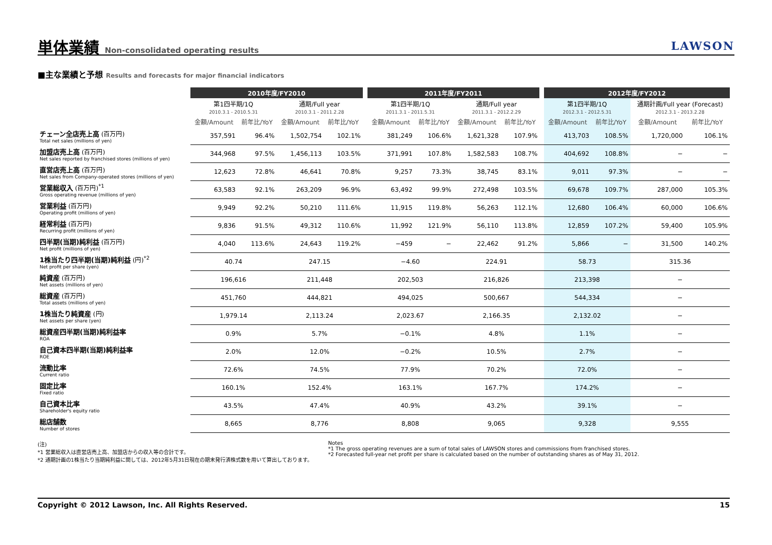単体業績 Non-consolidated operating results
LAWSON
■主な業績と予想 Results and forecasts for major financial indicators
| | 2010年度/FY2010 | | | | | 2011年度/FY2011 | | | | | 2012年度/FY2012 | | | |
| --- | --- | --- | --- | --- | --- | --- | --- | --- | --- | --- | --- | --- | --- | --- |
| | 第1四半期/1Q 2010.3.1 - 2010.5.31 | | 通期/Full year 2010.3.1 - 2011.2.28 | | | 第1四半期/1Q 2011.3.1 - 2011.5.31 | | 通期/Full year 2011.3.1 - 2012.2.29 | | | 第1四半期/1Q 2012.3.1 - 2012.5.31 | | 通期計画/Full year (Forecast) 2012.3.1 - 2013.2.28 | |
| | 金額/Amount | 前年比/YoY | 金額/Amount | 前年比/YoY | | 金額/Amount | 前年比/YoY | 金額/Amount | 前年比/YoY | | 金額/Amount | 前年比/YoY | 金額/Amount | 前年比/YoY |
| チェーン全店売上高 (百万円) Total net sales (millions of yen) | 357,591 | 96.4% | 1,502,754 | 102.1% | | 381,249 | 106.6% | 1,621,328 | 107.9% | | 413,703 | 108.5% | 1,720,000 | 106.1% |
| 加盟店売上高 (百万円) Net sales reported by franchised stores (millions of yen) | 344,968 | 97.5% | 1,456,113 | 103.5% | | 371,991 | 107.8% | 1,582,583 | 108.7% | | 404,692 | 108.8% | − | − |
| 直営店売上高 (百万円) Net sales from Company-operated stores (millions of yen) | 12,623 | 72.8% | 46,641 | 70.8% | | 9,257 | 73.3% | 38,745 | 83.1% | | 9,011 | 97.3% | − | − |
| 営業総収入 (百万円)<sup>*1</sup> Gross operating revenue (millions of yen) | 63,583 | 92.1% | 263,209 | 96.9% | | 63,492 | 99.9% | 272,498 | 103.5% | | 69,678 | 109.7% | 287,000 | 105.3% |
| 営業利益 (百万円) Operating profit (millions of yen) | 9,949 | 92.2% | 50,210 | 111.6% | | 11,915 | 119.8% | 56,263 | 112.1% | | 12,680 | 106.4% | 60,000 | 106.6% |
| 経常利益 (百万円) Recurring profit (millions of yen) | 9,836 | 91.5% | 49,312 | 110.6% | | 11,992 | 121.9% | 56,110 | 113.8% | | 12,859 | 107.2% | 59,400 | 105.9% |
| 四半期(当期)純利益 (百万円) Net profit (millions of yen) | 4,040 | 113.6% | 24,643 | 119.2% | | −459 | − | 22,462 | 91.2% | | 5,866 | − | 31,500 | 140.2% |
| 1株当たり四半期(当期)純利益 (円)<sup>*2</sup> Net profit per share (yen) | 40.74 | | 247.15 | | | −4.60 | | 224.91 | | | 58.73 | | 315.36 | |
| 純資産 (百万円) Net assets (millions of yen) | 196,616 | | 211,448 | | | 202,503 | | 216,826 | | | 213,398 | | − | |
| 総資産 (百万円) Total assets (millions of yen) | 451,760 | | 444,821 | | | 494,025 | | 500,667 | | | 544,334 | | − | |
| 1株当たり純資産 (円) Net assets per share (yen) | 1,979.14 | | 2,113.24 | | | 2,023.67 | | 2,166.35 | | | 2,132.02 | | − | |
| 総資産四半期(当期)純利益率 ROA | 0.9% | | 5.7% | | | −0.1% | | 4.8% | | | 1.1% | | − | |
| 自己資本四半期(当期)純利益率 ROE | 2.0% | | 12.0% | | | −0.2% | | 10.5% | | | 2.7% | | − | |
| 流動比率 Current ratio | 72.6% | | 74.5% | | | 77.9% | | 70.2% | | | 72.0% | | − | |
| 固定比率 Fixed ratio | 160.1% | | 152.4% | | | 163.1% | | 167.7% | | | 174.2% | | − | |
| 自己資本比率 Shareholder's equity ratio | 43.5% | | 47.4% | | | 40.9% | | 43.2% | | | 39.1% | | − | |
| 総店舗数 Number of stores | 8,665 | | 8,776 | | | 8,808 | | 9,065 | | | 9,328 | | 9,555 | |
(注)
*1 営業総収入は直営店売上高、加盟店からの収入等の合計です。
*2 通期計画の1株当たり当期純利益に関しては、2012年5月31日現在の期末発行済株式数を用いて算出しております。
Notes
*1 The gross operating revenues are a sum of total sales of LAWSON stores and commissions from franchised stores.
*2 Forecasted full-year net profit per share is calculated based on the number of outstanding shares as of May 31, 2012.
Copyright © 2012 Lawson, Inc. All Rights Reserved. 15